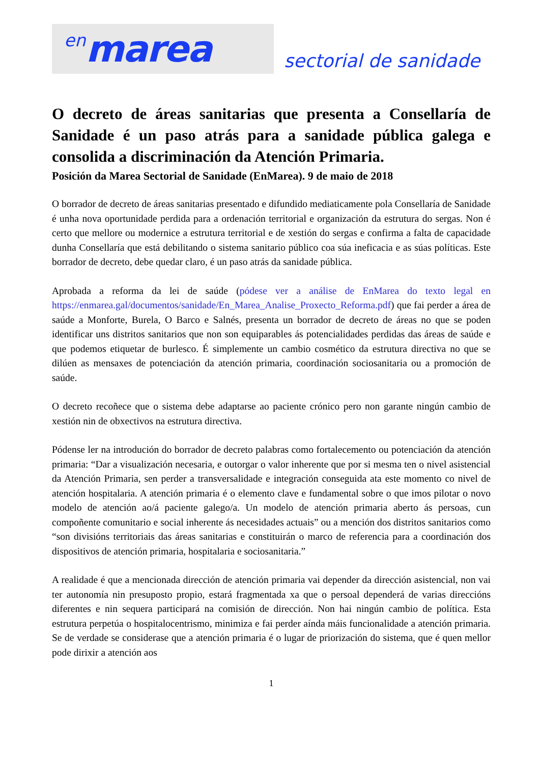en marea
sectorial de sanidade
O decreto de áreas sanitarias que presenta a Consellaría de Sanidade é un paso atrás para a sanidade pública galega e consolida a discriminación da Atención Primaria.
Posición da Marea Sectorial de Sanidade (EnMarea). 9 de maio de 2018
O borrador de decreto de áreas sanitarias presentado e difundido mediaticamente pola Consellaría de Sanidade é unha nova oportunidade perdida para a ordenación territorial e organización da estrutura do sergas. Non é certo que mellore ou modernice a estrutura territorial e de xestión do sergas e confirma a falta de capacidade dunha Consellaría que está debilitando o sistema sanitario público coa súa ineficacia e as súas políticas. Este borrador de decreto, debe quedar claro, é un paso atrás da sanidade pública.
Aprobada a reforma da lei de saúde (pódese ver a análise de EnMarea do texto legal en https://enmarea.gal/documentos/sanidade/En_Marea_Analise_Proxecto_Reforma.pdf) que fai perder a área de saúde a Monforte, Burela, O Barco e Salnés, presenta un borrador de decreto de áreas no que se poden identificar uns distritos sanitarios que non son equiparables ás potencialidades perdidas das áreas de saúde e que podemos etiquetar de burlesco. É simplemente un cambio cosmético da estrutura directiva no que se dilúen as mensaxes de potenciación da atención primaria, coordinación sociosanitaria ou a promoción de saúde.
O decreto recoñece que o sistema debe adaptarse ao paciente crónico pero non garante ningún cambio de xestión nin de obxectivos na estrutura directiva.
Pódense ler na introdución do borrador de decreto palabras como fortalecemento ou potenciación da atención primaria: “Dar a visualización necesaria, e outorgar o valor inherente que por si mesma ten o nivel asistencial da Atención Primaria, sen perder a transversalidade e integración conseguida ata este momento co nivel de atención hospitalaria. A atención primaria é o elemento clave e fundamental sobre o que imos pilotar o novo modelo de atención ao/á paciente galego/a. Un modelo de atención primaria aberto ás persoas, cun compoñente comunitario e social inherente ás necesidades actuais” ou a mención dos distritos sanitarios como “son divisións territoriais das áreas sanitarias e constituirán o marco de referencia para a coordinación dos dispositivos de atención primaria, hospitalaria e sociosanitaria.”
A realidade é que a mencionada dirección de atención primaria vai depender da dirección asistencial, non vai ter autonomía nin presuposto propio, estará fragmentada xa que o persoal dependerá de varias direccións diferentes e nin sequera participará na comisión de dirección. Non hai ningún cambio de política. Esta estrutura perpetúa o hospitalocentrismo, minimiza e fai perder aínda máis funcionalidade a atención primaria. Se de verdade se considerase que a atención primaria é o lugar de priorización do sistema, que é quen mellor pode dirixir a atención aos
1